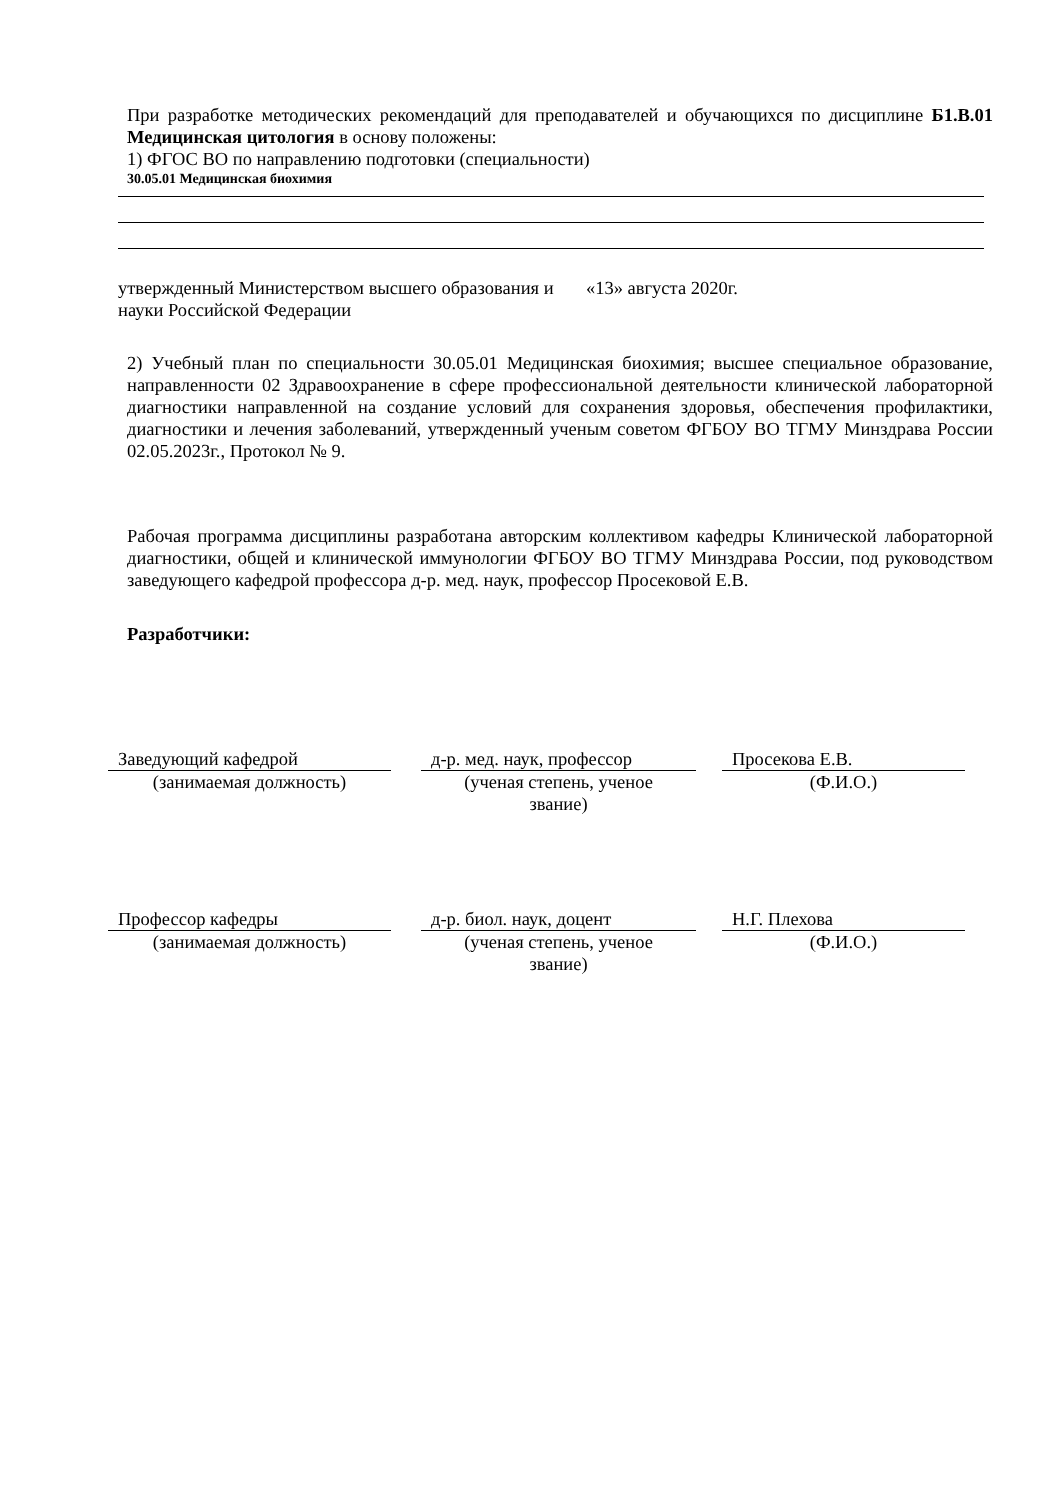При разработке методических рекомендаций для преподавателей и обучающихся по дисциплине Б1.В.01 Медицинская цитология в основу положены:
1) ФГОС ВО по направлению подготовки (специальности)
30.05.01 Медицинская биохимия
утвержденный Министерством высшего образования и «13» августа 2020г.
науки Российской Федерации
2) Учебный план по специальности 30.05.01 Медицинская биохимия; высшее специальное образование, направленности 02 Здравоохранение в сфере профессиональной деятельности клинической лабораторной диагностики направленной на создание условий для сохранения здоровья, обеспечения профилактики, диагностики и лечения заболеваний, утвержденный ученым советом ФГБОУ ВО ТГМУ Минздрава России 02.05.2023г., Протокол № 9.
Рабочая программа дисциплины разработана авторским коллективом кафедры Клинической лабораторной диагностики, общей и клинической иммунологии ФГБОУ ВО ТГМУ Минздрава России, под руководством заведующего кафедрой профессора д-р. мед. наук, профессор Просековой Е.В.
Разработчики:
Заведующий кафедрой
(занимаемая должность)
д-р. мед. наук, профессор
(ученая степень, ученое
звание)
Просекова Е.В.
(Ф.И.О.)
Профессор кафедры
(занимаемая должность)
д-р. биол. наук, доцент
(ученая степень, ученое
звание)
Н.Г. Плехова
(Ф.И.О.)